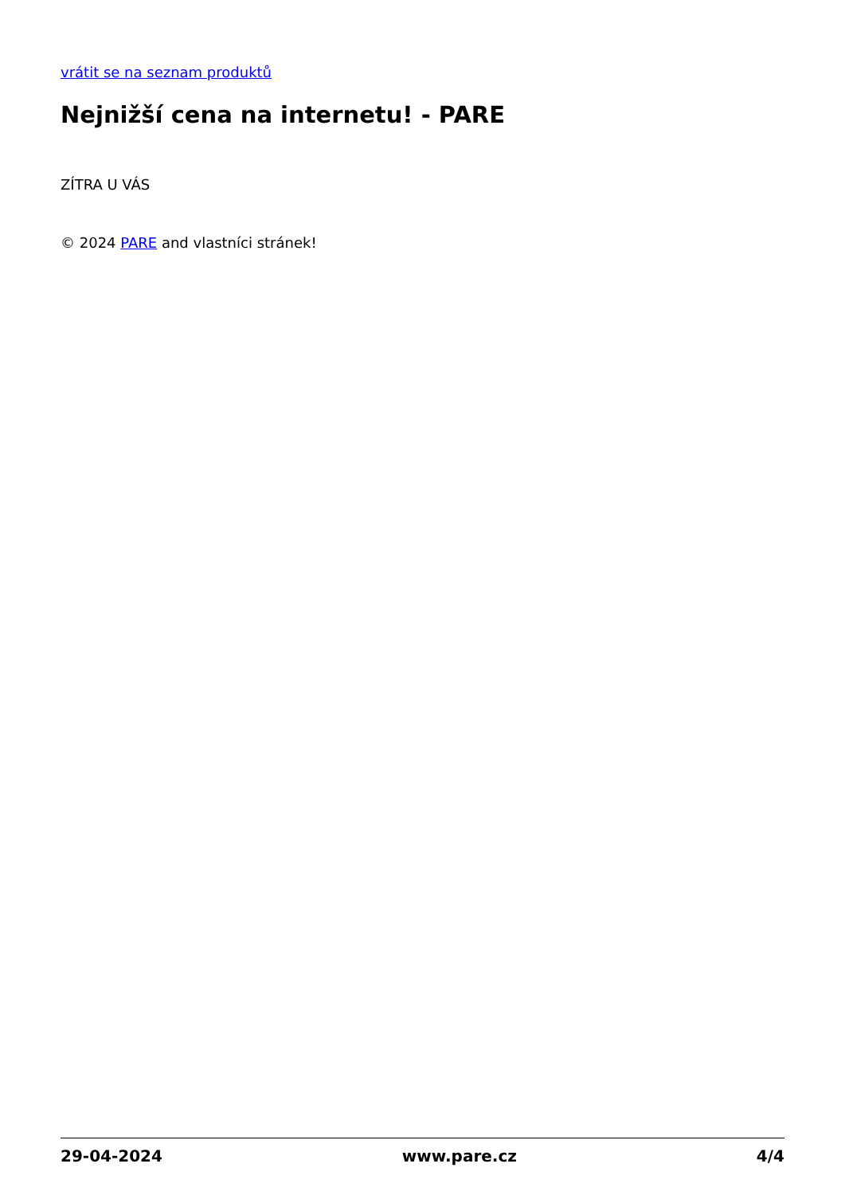vrátit se na seznam produktů
Nejnižší cena na internetu! - PARE
ZÍTRA U VÁS
© 2024 PARE and vlastníci stránek!
29-04-2024 www.pare.cz 4/4